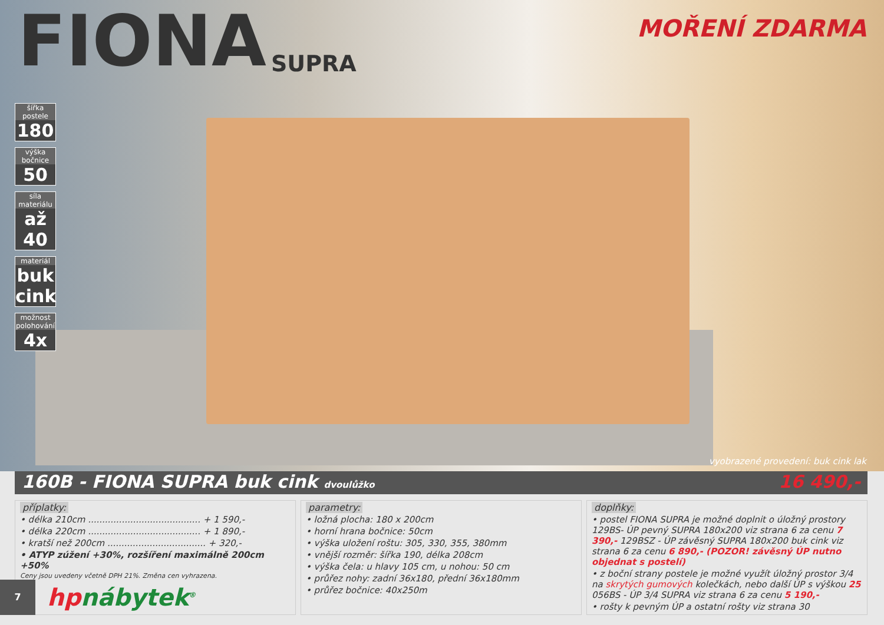FIONA
SUPRA
MOŘENÍ ZDARMA
šířka postele
180
výška bočnice
50
síla materiálu
až 40
materiál
buk cink
možnost polohování
4x
vyobrazené provedení: buk cink lak
160B - FIONA SUPRA buk cink dvoulůžko 16 490,-
příplatky:
• délka 210cm ........................................ + 1 590,-
• délka 220cm ........................................ + 1 890,-
• kratší než 200cm ................................... + 320,-
• ATYP zúžení +30%, rozšíření maximálně 200cm +50%
Ceny jsou uvedeny včetně DPH 21%. Změna cen vyhrazena.
parametry:
• ložná plocha: 180 x 200cm
• horní hrana bočnice: 50cm
• výška uložení roštu: 305, 330, 355, 380mm
• vnější rozměr: šířka 190, délka 208cm
• výška čela: u hlavy 105 cm, u nohou: 50 cm
• průřez nohy: zadní 36x180, přední 36x180mm
• průřez bočnice: 40x250m
doplňky:
• postel FIONA SUPRA je možné doplnit o úložný prostory 129BS- ÚP pevný SUPRA 180x200 viz strana 6 za cenu 7 390,- 129BSZ - ÚP závěsný SUPRA 180x200 buk cink viz strana 6 za cenu 6 890,- (POZOR! závěsný ÚP nutno objednat s postelí)
• z boční strany postele je možné využít úložný prostor 3/4 na skrytých gumových kolečkách, nebo další ÚP s výškou 25 056BS - ÚP 3/4 SUPRA viz strana 6 za cenu 5 190,-
• rošty k pevným ÚP a ostatní rošty viz strana 30
7
hpnábytek<sup>®</sup>